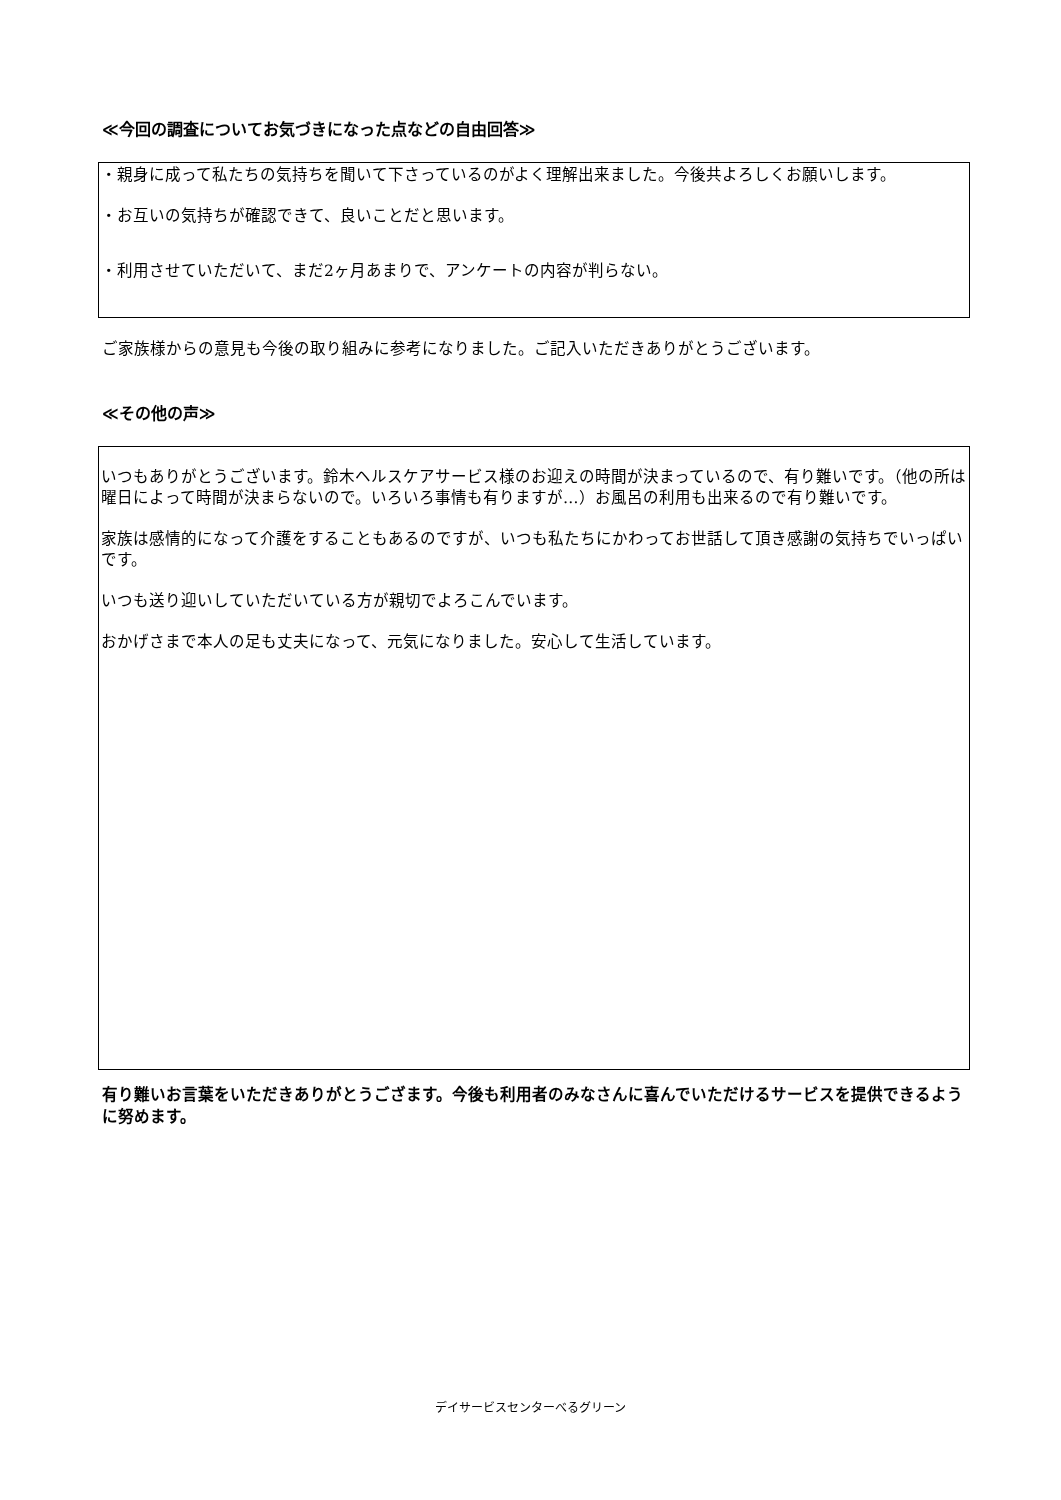≪今回の調査についてお気づきになった点などの自由回答≫
・親身に成って私たちの気持ちを聞いて下さっているのがよく理解出来ました。今後共よろしくお願いします。
・お互いの気持ちが確認できて、良いことだと思います。
・利用させていただいて、まだ2ヶ月あまりで、アンケートの内容が判らない。
ご家族様からの意見も今後の取り組みに参考になりました。ご記入いただきありがとうございます。
≪その他の声≫
いつもありがとうございます。鈴木ヘルスケアサービス様のお迎えの時間が決まっているので、有り難いです。（他の所は曜日によって時間が決まらないので。いろいろ事情も有りますが…）お風呂の利用も出来るので有り難いです。
家族は感情的になって介護をすることもあるのですが、いつも私たちにかわってお世話して頂き感謝の気持ちでいっぱいです。
いつも送り迎いしていただいている方が親切でよろこんでいます。
おかげさまで本人の足も丈夫になって、元気になりました。安心して生活しています。
有り難いお言葉をいただきありがとうござます。今後も利用者のみなさんに喜んでいただけるサービスを提供できるように努めます。
デイサービスセンターべるグリーン